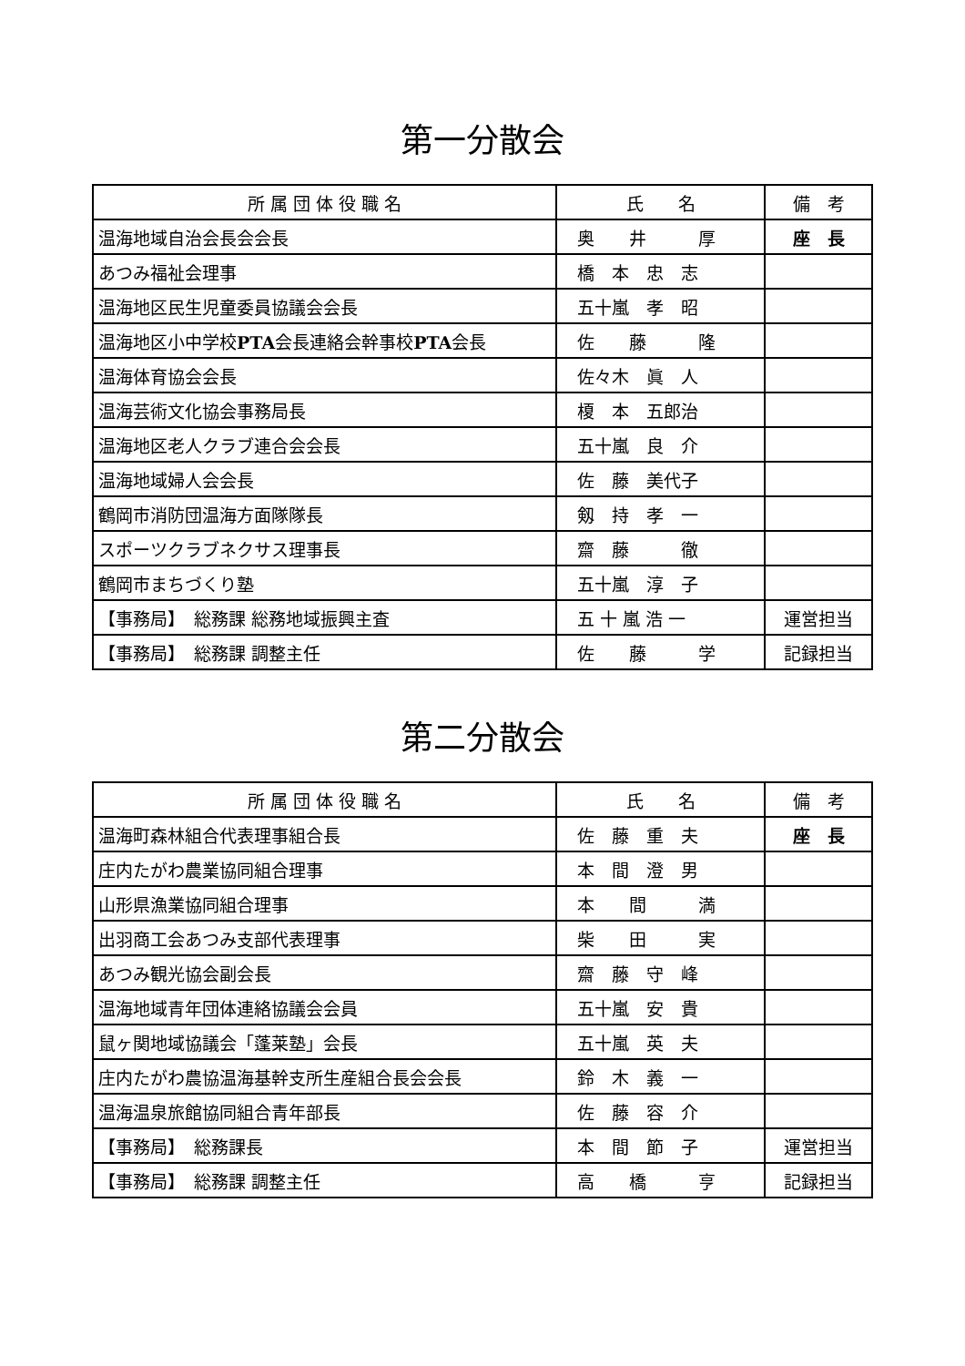第一分散会
| 所 属 団 体 役 職 名 | 氏 名 | 備 考 |
| --- | --- | --- |
| 温海地域自治会長会会長 | 奥 井 厚 | 座 長 |
| あつみ福祉会理事 | 橋 本 忠 志 | |
| 温海地区民生児童委員協議会会長 | 五十嵐 孝 昭 | |
| 温海地区小中学校 PTA 会長連絡会幹事校 PTA 会長 | 佐 藤 隆 | |
| 温海体育協会会長 | 佐々木 眞 人 | |
| 温海芸術文化協会事務局長 | 榎 本 五郎治 | |
| 温海地区老人クラブ連合会会長 | 五十嵐 良 介 | |
| 温海地域婦人会会長 | 佐 藤 美代子 | |
| 鶴岡市消防団温海方面隊隊長 | 剱 持 孝 一 | |
| スポーツクラブネクサス理事長 | 齋 藤 徹 | |
| 鶴岡市まちづくり塾 | 五十嵐 淳 子 | |
| 【事務局】 総務課 総務地域振興主査 | 五 十 嵐 浩 一 | 運営担当 |
| 【事務局】 総務課 調整主任 | 佐 藤 学 | 記録担当 |
第二分散会
| 所 属 団 体 役 職 名 | 氏 名 | 備 考 |
| --- | --- | --- |
| 温海町森林組合代表理事組合長 | 佐 藤 重 夫 | 座 長 |
| 庄内たがわ農業協同組合理事 | 本 間 澄 男 | |
| 山形県漁業協同組合理事 | 本 間 満 | |
| 出羽商工会あつみ支部代表理事 | 柴 田 実 | |
| あつみ観光協会副会長 | 齋 藤 守 峰 | |
| 温海地域青年団体連絡協議会会員 | 五十嵐 安 貴 | |
| 鼠ヶ関地域協議会「蓬莱塾」会長 | 五十嵐 英 夫 | |
| 庄内たがわ農協温海基幹支所生産組合長会会長 | 鈴 木 義 一 | |
| 温海温泉旅館協同組合青年部長 | 佐 藤 容 介 | |
| 【事務局】 総務課長 | 本 間 節 子 | 運営担当 |
| 【事務局】 総務課 調整主任 | 高 橋 亨 | 記録担当 |